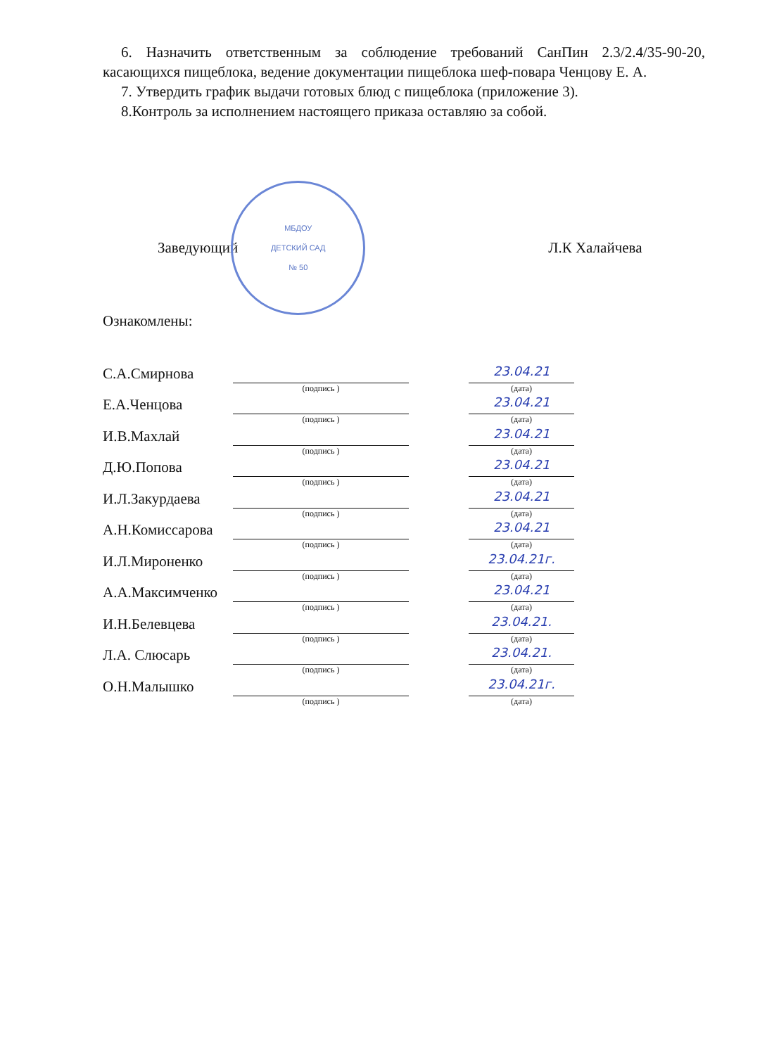6. Назначить ответственным за соблюдение требований СанПин 2.3/2.4/35-90-20, касающихся пищеблока, ведение документации пищеблока шеф-повара Ченцову Е. А.
7. Утвердить график выдачи готовых блюд с пищеблока (приложение 3).
8.Контроль за исполнением настоящего приказа оставляю за собой.
Заведующий
МБДОУ
ДЕТСКИЙ САД
№ 50
Л.К Халайчева
Ознакомлены:
С.А.Смирнова
(подпись )
23.04.21
(дата)
Е.А.Ченцова
(подпись )
23.04.21
(дата)
И.В.Махлай
(подпись )
23.04.21
(дата)
Д.Ю.Попова
(подпись )
23.04.21
(дата)
И.Л.Закурдаева
(подпись )
23.04.21
(дата)
А.Н.Комиссарова
(подпись )
23.04.21
(дата)
И.Л.Мироненко
(подпись )
23.04.21г.
(дата)
А.А.Максимченко
(подпись )
23.04.21
(дата)
И.Н.Белевцева
(подпись )
23.04.21.
(дата)
Л.А. Слюсарь
(подпись )
23.04.21.
(дата)
О.Н.Малышко
(подпись )
23.04.21г.
(дата)